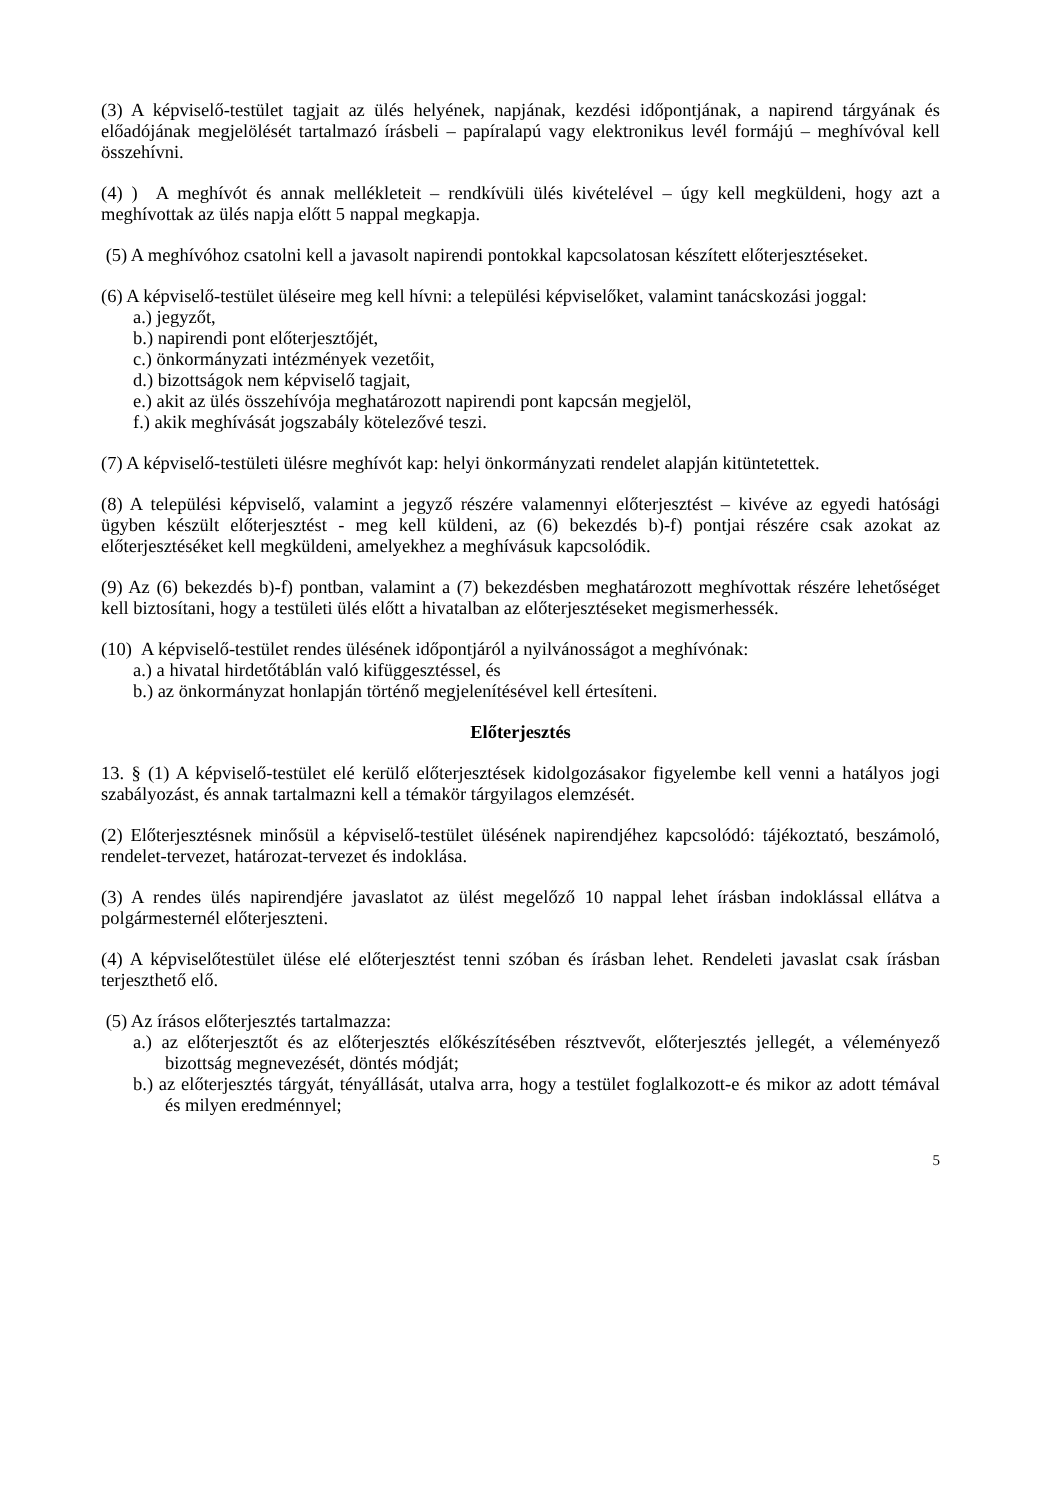(3) A képviselő-testület tagjait az ülés helyének, napjának, kezdési időpontjának, a napirend tárgyának és előadójának megjelölését tartalmazó írásbeli – papíralapú vagy elektronikus levél formájú – meghívóval kell összehívni.
(4) ) A meghívót és annak mellékleteit – rendkívüli ülés kivételével – úgy kell megküldeni, hogy azt a meghívottak az ülés napja előtt 5 nappal megkapja.
(5) A meghívóhoz csatolni kell a javasolt napirendi pontokkal kapcsolatosan készített előterjesztéseket.
(6) A képviselő-testület üléseire meg kell hívni: a települési képviselőket, valamint tanácskozási joggal:
a.) jegyzőt,
b.) napirendi pont előterjesztőjét,
c.) önkormányzati intézmények vezetőit,
d.) bizottságok nem képviselő tagjait,
e.) akit az ülés összehívója meghatározott napirendi pont kapcsán megjelöl,
f.) akik meghívását jogszabály kötelezővé teszi.
(7) A képviselő-testületi ülésre meghívót kap: helyi önkormányzati rendelet alapján kitüntetettek.
(8) A települési képviselő, valamint a jegyző részére valamennyi előterjesztést – kivéve az egyedi hatósági ügyben készült előterjesztést - meg kell küldeni, az (6) bekezdés b)-f) pontjai részére csak azokat az előterjesztéséket kell megküldeni, amelyekhez a meghívásuk kapcsolódik.
(9) Az (6) bekezdés b)-f) pontban, valamint a (7) bekezdésben meghatározott meghívottak részére lehetőséget kell biztosítani, hogy a testületi ülés előtt a hivatalban az előterjesztéseket megismerhessék.
(10) A képviselő-testület rendes ülésének időpontjáról a nyilvánosságot a meghívónak:
a.) a hivatal hirdetőtáblán való kifüggesztéssel, és
b.) az önkormányzat honlapján történő megjelenítésével kell értesíteni.
Előterjesztés
13. § (1) A képviselő-testület elé kerülő előterjesztések kidolgozásakor figyelembe kell venni a hatályos jogi szabályozást, és annak tartalmazni kell a témakör tárgyilagos elemzését.
(2) Előterjesztésnek minősül a képviselő-testület ülésének napirendjéhez kapcsolódó: tájékoztató, beszámoló, rendelet-tervezet, határozat-tervezet és indoklása.
(3) A rendes ülés napirendjére javaslatot az ülést megelőző 10 nappal lehet írásban indoklással ellátva a polgármesternél előterjeszteni.
(4) A képviselőtestület ülése elé előterjesztést tenni szóban és írásban lehet. Rendeleti javaslat csak írásban terjeszthető elő.
(5) Az írásos előterjesztés tartalmazza:
a.) az előterjesztőt és az előterjesztés előkészítésében résztvevőt, előterjesztés jellegét, a véleményező bizottság megnevezését, döntés módját;
b.) az előterjesztés tárgyát, tényállását, utalva arra, hogy a testület foglalkozott-e és mikor az adott témával és milyen eredménnyel;
5